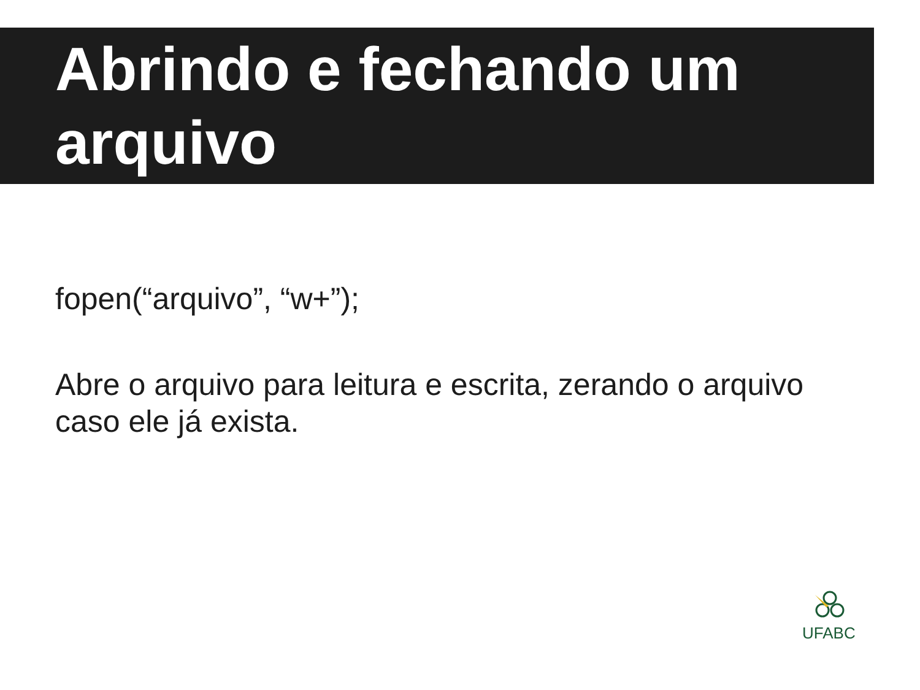Abrindo e fechando um arquivo
fopen(“arquivo”, “w+”);
Abre o arquivo para leitura e escrita, zerando o arquivo caso ele já exista.
UFABC